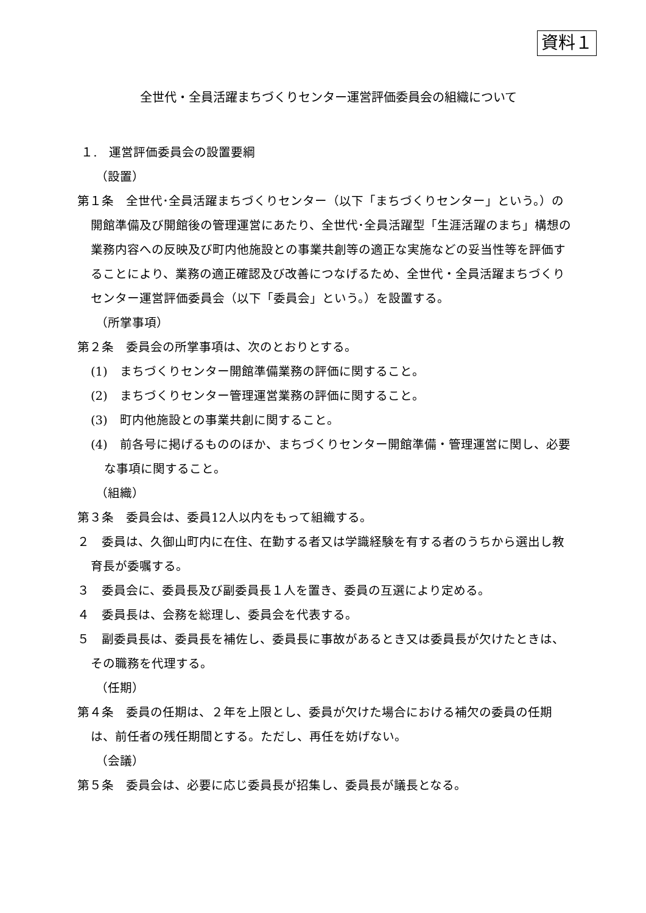資料１
全世代・全員活躍まちづくりセンター運営評価委員会の組織について
１.　運営評価委員会の設置要綱
（設置）
第１条　全世代･全員活躍まちづくりセンター（以下「まちづくりセンター」という。）の開館準備及び開館後の管理運営にあたり、全世代･全員活躍型「生涯活躍のまち」構想の業務内容への反映及び町内他施設との事業共創等の適正な実施などの妥当性等を評価することにより、業務の適正確認及び改善につなげるため、全世代・全員活躍まちづくりセンター運営評価委員会（以下「委員会」という。）を設置する。
（所掌事項）
第２条　委員会の所掌事項は、次のとおりとする。
(1)　まちづくりセンター開館準備業務の評価に関すること。
(2)　まちづくりセンター管理運営業務の評価に関すること。
(3)　町内他施設との事業共創に関すること。
(4)　前各号に掲げるもののほか、まちづくりセンター開館準備・管理運営に関し、必要な事項に関すること。
（組織）
第３条　委員会は、委員12人以内をもって組織する。
２　委員は、久御山町内に在住、在勤する者又は学識経験を有する者のうちから選出し教育長が委嘱する。
３　委員会に、委員長及び副委員長１人を置き、委員の互選により定める。
４　委員長は、会務を総理し、委員会を代表する。
５　副委員長は、委員長を補佐し、委員長に事故があるとき又は委員長が欠けたときは、その職務を代理する。
（任期）
第４条　委員の任期は、２年を上限とし、委員が欠けた場合における補欠の委員の任期は、前任者の残任期間とする。ただし、再任を妨げない。
（会議）
第５条　委員会は、必要に応じ委員長が招集し、委員長が議長となる。